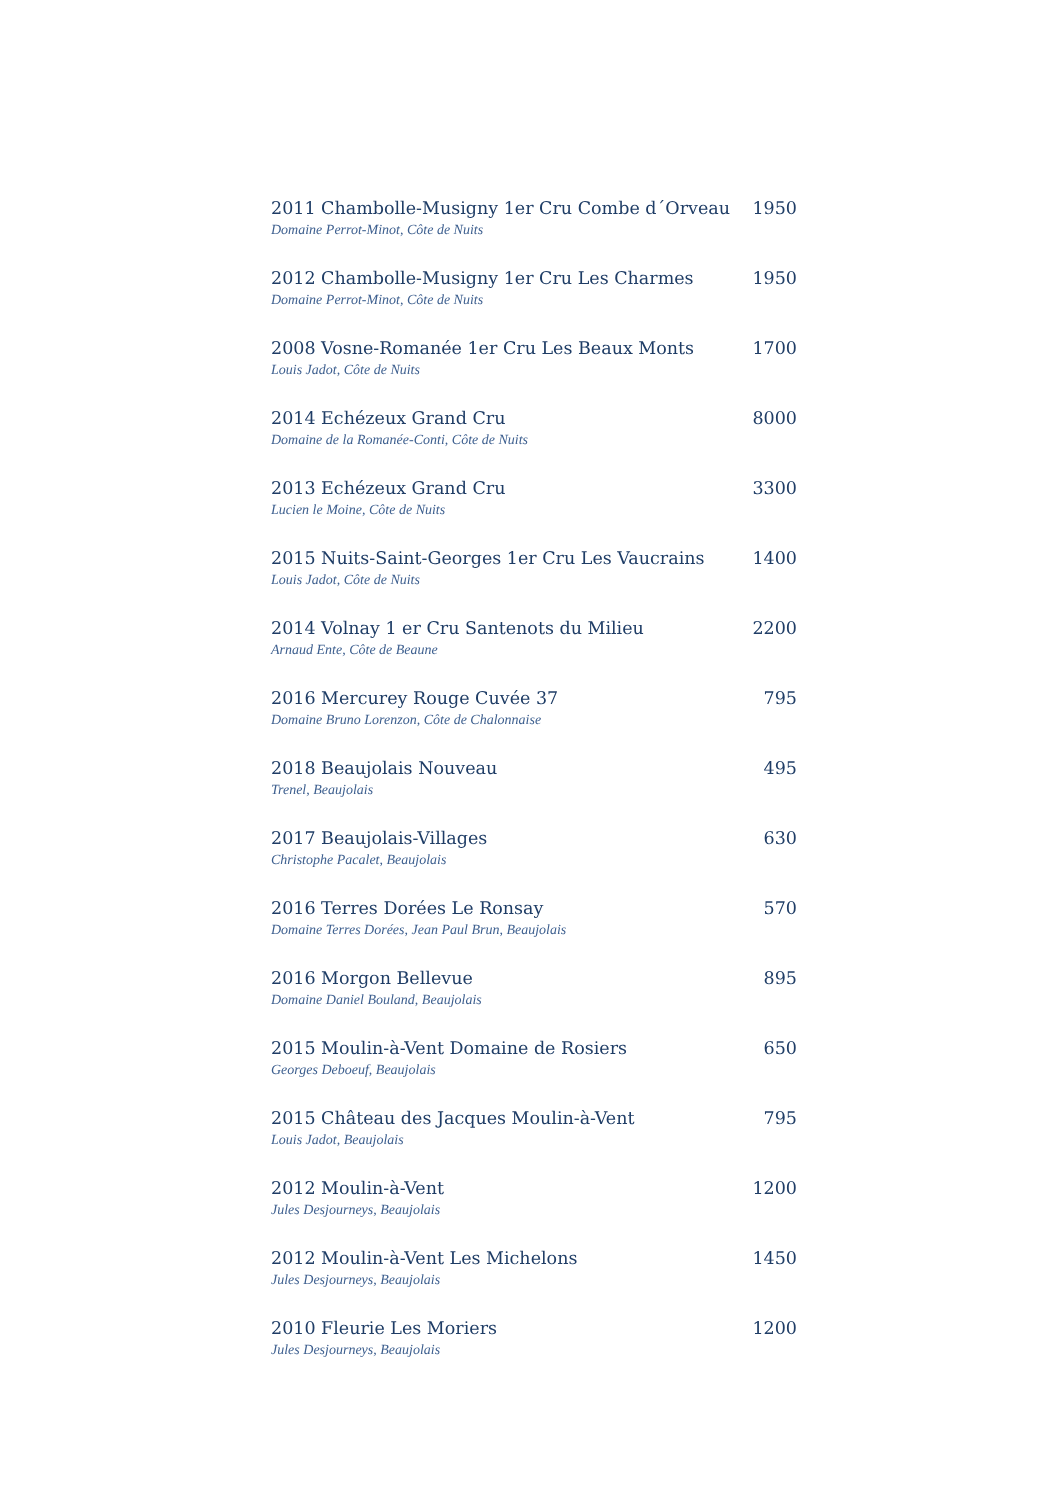2011 Chambolle-Musigny 1er Cru Combe d´Orveau 1950
Domaine Perrot-Minot, Côte de Nuits
2012 Chambolle-Musigny 1er Cru Les Charmes 1950
Domaine Perrot-Minot, Côte de Nuits
2008 Vosne-Romanée 1er Cru Les Beaux Monts 1700
Louis Jadot, Côte de Nuits
2014 Echézeux Grand Cru 8000
Domaine de la Romanée-Conti, Côte de Nuits
2013 Echézeux Grand Cru 3300
Lucien le Moine, Côte de Nuits
2015 Nuits-Saint-Georges 1er Cru Les Vaucrains 1400
Louis Jadot, Côte de Nuits
2014 Volnay 1 er Cru Santenots du Milieu 2200
Arnaud Ente, Côte de Beaune
2016 Mercurey Rouge Cuvée 37 795
Domaine Bruno Lorenzon, Côte de Chalonnaise
2018 Beaujolais Nouveau 495
Trenel, Beaujolais
2017 Beaujolais-Villages 630
Christophe Pacalet, Beaujolais
2016 Terres Dorées Le Ronsay 570
Domaine Terres Dorées, Jean Paul Brun, Beaujolais
2016 Morgon Bellevue 895
Domaine Daniel Bouland, Beaujolais
2015 Moulin-à-Vent Domaine de Rosiers 650
Georges Deboeuf, Beaujolais
2015 Château des Jacques Moulin-à-Vent 795
Louis Jadot, Beaujolais
2012 Moulin-à-Vent 1200
Jules Desjourneys, Beaujolais
2012 Moulin-à-Vent Les Michelons 1450
Jules Desjourneys, Beaujolais
2010 Fleurie Les Moriers 1200
Jules Desjourneys, Beaujolais